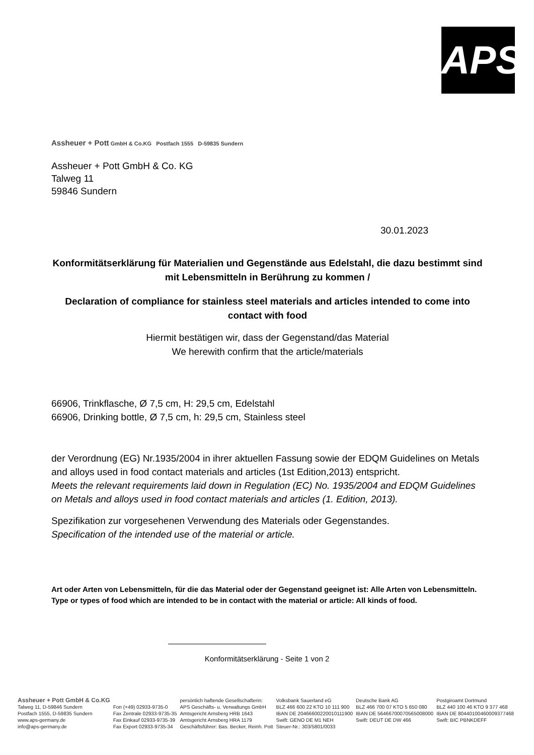APS
Assheuer + Pott GmbH & Co.KG Postfach 1555 D-59835 Sundern
Assheuer + Pott GmbH & Co. KG
Talweg 11
59846 Sundern
30.01.2023
Konformitätserklärung für Materialien und Gegenstände aus Edelstahl, die dazu bestimmt sind mit Lebensmitteln in Berührung zu kommen /
Declaration of compliance for stainless steel materials and articles intended to come into contact with food
Hiermit bestätigen wir, dass der Gegenstand/das Material
We herewith confirm that the article/materials
66906, Trinkflasche, Ø 7,5 cm, H: 29,5 cm, Edelstahl
66906, Drinking bottle, Ø 7,5 cm, h: 29,5 cm, Stainless steel
der Verordnung (EG) Nr.1935/2004 in ihrer aktuellen Fassung sowie der EDQM Guidelines on Metals and alloys used in food contact materials and articles (1st Edition,2013) entspricht.
Meets the relevant requirements laid down in Regulation (EC) No. 1935/2004 and EDQM Guidelines on Metals and alloys used in food contact materials and articles (1. Edition, 2013).
Spezifikation zur vorgesehenen Verwendung des Materials oder Gegenstandes.
Specification of the intended use of the material or article.
Art oder Arten von Lebensmitteln, für die das Material oder der Gegenstand geeignet ist: Alle Arten von Lebensmitteln.
Type or types of food which are intended to be in contact with the material or article: All kinds of food.
Konformitätserklärung - Seite 1 von 2
Assheuer + Pott GmbH & Co.KG
Talweg 11, D-59846 Sundern
Postfach 1555, D-59835 Sundern
www.aps-germany.de
info@aps-germany.de
Fon (+49) 02933-9735-0
Fax Zentrale 02933-9735-35
Fax Einkauf 02933-9735-39
Fax Export 02933-9735-34
persönlich haftende Gesellschafterin:
APS Geschäfts- u. Verwaltungs GmbH
Amtsgericht Arnsberg HRB 1643
Amtsgericht Arnsberg HRA 1179
Geschäftsführer: Bas. Becker, Reinh. Pott
Volksbank Sauerland eG
BLZ 466 600 22 KTO 10 111 900
IBAN DE 20466600220010111900
Swift: GENO DE M1 NEH
Steuer-Nr.: 303/5801/0033
Deutsche Bank AG
BLZ 466 700 07 KTO 5 650 080
IBAN DE 56466700070565008000
Swift: DEUT DE DW 466
Postgiroamt Dortmund
BLZ 440 100 46 KTO 9 377 468
IBAN DE 80440100460009377468
Swift: BIC PBNKDEFF